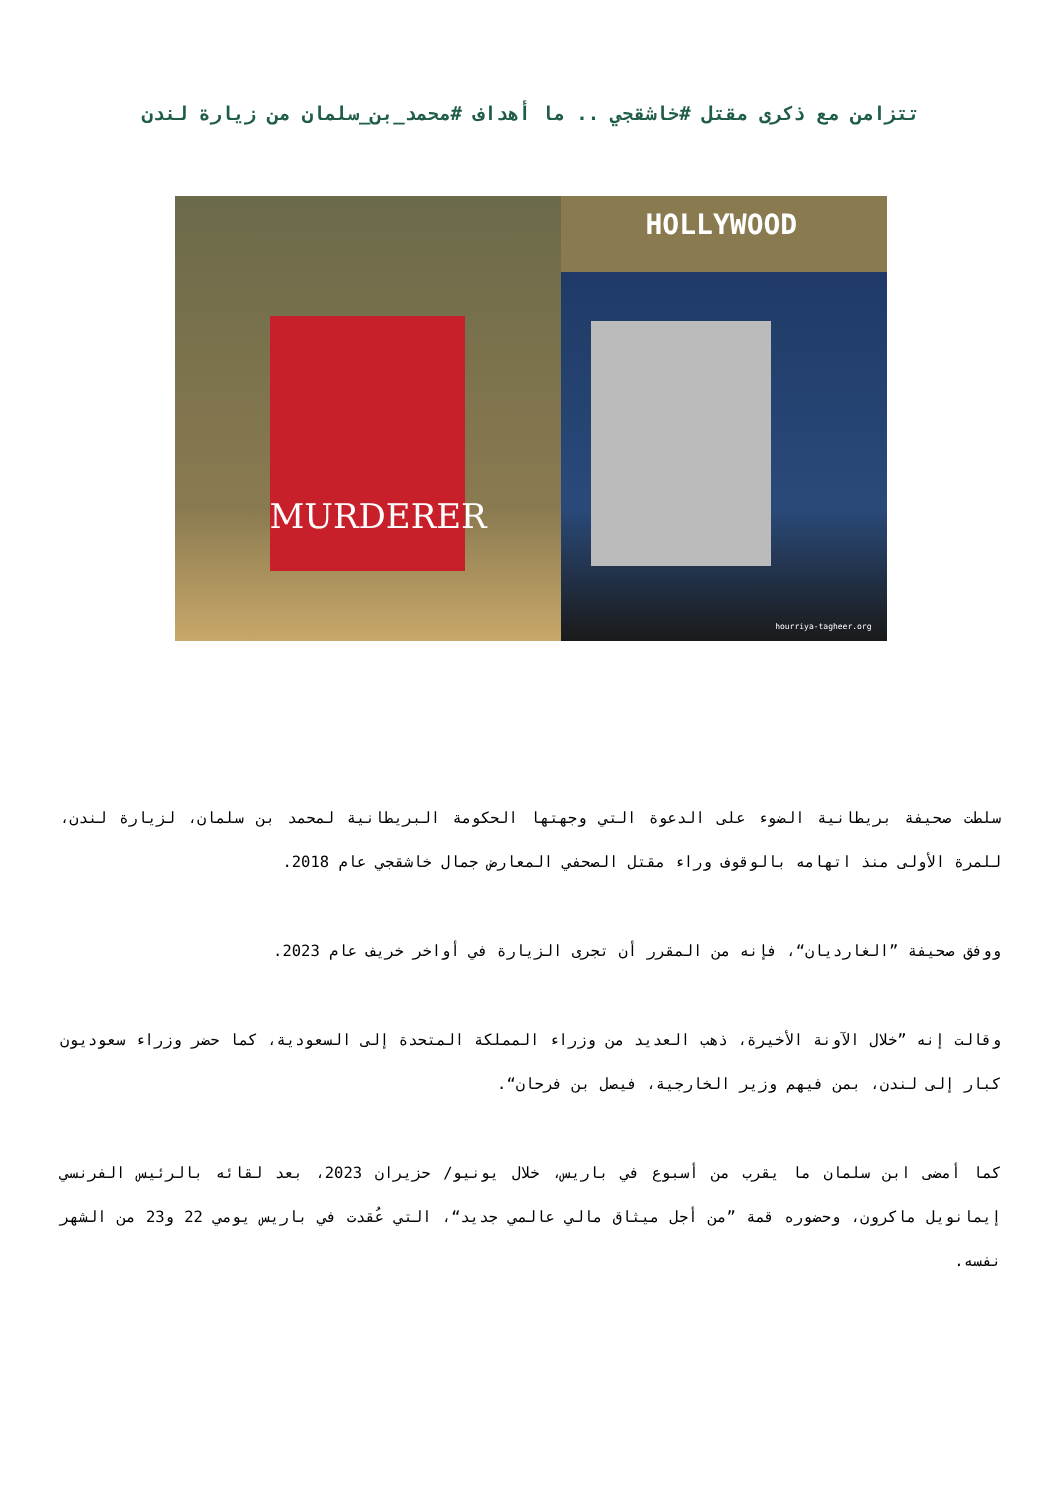تتزامن مع ذكرى مقتل #خاشقجي .. ما أهداف #محمد_بن_سلمان من زيارة لندن
MURDERER
HOLLYWOOD
hourriya-tagheer.org
سلطت صحيفة بريطانية الضوء على الدعوة التي وجهتها الحكومة البريطانية لمحمد بن سلمان، لزيارة لندن، للمرة الأولى منذ اتهامه بالوقوف وراء مقتل الصحفي المعارض جمال خاشقجي عام 2018.
ووفق صحيفة ”الغارديان“، فإنه من المقرر أن تجرى الزيارة في أواخر خريف عام 2023.
وقالت إنه ”خلال الآونة الأخيرة، ذهب العديد من وزراء المملكة المتحدة إلى السعودية، كما حضر وزراء سعوديون كبار إلى لندن، بمن فيهم وزير الخارجية، فيصل بن فرحان“.
كما أمضى ابن سلمان ما يقرب من أسبوع في باريس، خلال يونيو/ حزيران 2023، بعد لقائه بالرئيس الفرنسي إيمانويل ماكرون، وحضوره قمة ”من أجل ميثاق مالي عالمي جديد“، التي عُقدت في باريس يومي 22 و23 من الشهر نفسه.